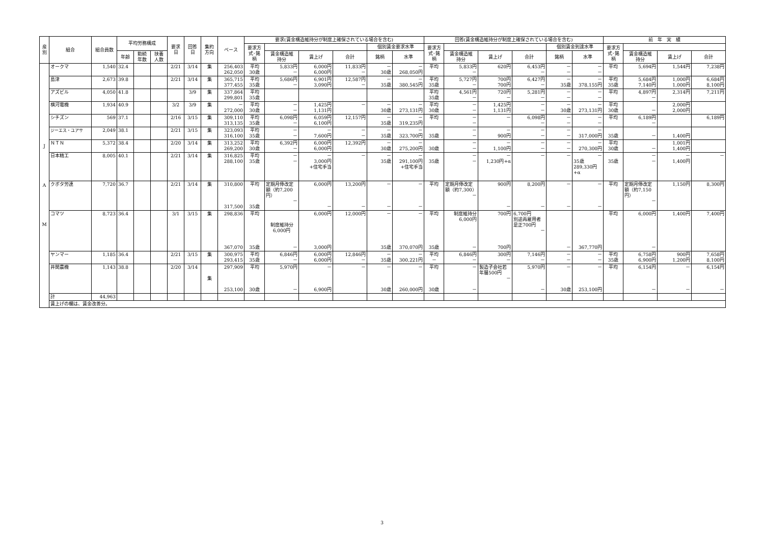| 産 別 | 組合 | 組合員数 | 平均労務構成 | | | 要求 日 | 回答 日 | 集約 方向 | ベース | 要求(賃金構造維持分が制度上確保されている場合を含む) | | | | | | 回答(賃金構造維持分が制度上確保されている場合を含む) | | | | | | 前 年 実 績 | | | |
| --- | --- | --- | --- | --- | --- | --- | --- | --- | --- | --- | --- | --- | --- | --- | --- | --- | --- | --- | --- | --- | --- | --- | --- | --- | --- |
| | | | | | | | | | | 要求方 式･銘 柄 | | | | 個別賃金要求水準 | | 要求方 式･銘 柄 | | | | 個別賃金到達水準 | | 要求方 式･銘 柄 | | | |
| | | | 年齢 | 勤続 年数 | 扶養 人数 | | | | | | 賃金構造維 持分 | 賃上げ | 合計 | 銘柄 | 水準 | | 賃金構造維 持分 | 賃上げ | 合計 | 銘柄 | 水準 | | 賃金構造維 持分 | 賃上げ | 合計 |
| J A M | オークマ | 1,540 | 32.4 | | | 2/21 | 3/14 | 集 | 256,403 262,050 | 平均 30歳 | 5,833円 － | 6,000円 6,000円 | 11,833円 － | － 30歳 | － 268,050円 | 平均 | 5,833円 － | 620円 | 6,453円 － | － － | － － | 平均 | 5,694円 | 1,544円 | 7,238円 |
| | 島津 | 2,673 | 39.8 | | | 2/21 | 3/14 | 集 | 365,715 377,455 | 平均 35歳 | 5,686円 － | 6,901円 3,090円 | 12,587円 － | － 35歳 | － 380,545円 | 平均 35歳 | 5,727円 － | 700円 700円 | 6,427円 － | － 35歳 | － 378,155円 | 平均 35歳 | 5,684円 7,140円 | 1,000円 1,000円 | 6,684円 8,100円 |
| | アズビル | 4,050 | 41.8 | | | | 3/9 | 集 | 337,864 299,801 | 平均 35歳 | | | | | | 平均 35歳 | 4,561円 － | 720円 － | 5,281円 － | － － | － － | 平均 | 4,897円 － | 2,314円 | 7,211円 |
| | 横河電機 | 1,934 | 40.9 | | | 3/2 | 3/9 | 集 | － 272,000 | 平均 30歳 | － － | 1,425円 1,131円 | － | － 30歳 | － 273,131円 | 平均 30歳 | － － | 1,425円 1,131円 | － － | － 30歳 | － 273,131円 | 平均 30歳 | － | 2,000円 2,000円 | |
| | シチズン | 569 | 37.1 | | | 2/16 | 3/15 | 集 | 309,110 313,135 | 平均 35歳 | 6,098円 － | 6,059円 6,100円 | 12,157円 | － 35歳 | － 319,235円 | 平均 | － － | － | 6,098円 － | － － | － － | 平均 | 6,189円 － | | 6,189円 |
| | ジーエス・ユアサ | 2,049 | 38.1 | | | 2/21 | 3/15 | 集 | 323,093 316,100 | 平均 35歳 | － － | － 7,600円 | － － | － 35歳 | － 323,700円 | 35歳 | － － | － 900円 | － － | － － | － 317,000円 | 35歳 | － | 1,400円 | |
| | ＮＴＮ | 5,372 | 38.4 | | | 2/20 | 3/14 | 集 | 313,252 269,200 | 平均 30歳 | 6,392円 － | 6,000円 6,000円 | 12,392円 | － 30歳 | － 275,200円 | 30歳 | － － | － 1,100円 | － － | － － | － 270,300円 | 平均 30歳 | － | 1,001円 1,400円 | |
| | 日本精工 | 8,005 | 40.1 | | | 2/21 | 3/14 | 集 | 316,825 288,100 | 平均 35歳 | － － | － 3,000円 +住宅手当 | － | － 35歳 | － 291,100円 +住宅手当 | 35歳 | － － | － 1,230円+α | － | － | － 35歳 289,330円 +α | 35歳 | － － | － 1,400円 | － |
| | クボタ労連 | 7,720 | 36.7 | | | 2/21 | 3/14 | 集 | 310,800 317,500 | 平均 35歳 | 定期月俸改定額（約7,200円） － | 6,000円 － | 13,200円 － | － － | － － | 平均 | 定期月俸改定額（約7,300） － | 900円 － | 8,200円 － | － － | － － | 平均 | 定期月俸改定額（約7,150円） － | 1,150円 | 8,300円 |
| | コマツ | 8,723 | 36.4 | | | 3/1 | 3/15 | 集 | 298,836 367,070 | 平均 35歳 | 制度維持分 6,000円 － | 6,000円 3,000円 | 12,000円 | － 35歳 | － 370,070円 | 平均 35歳 | 制度維持分 6,000円 － | 700円 700円 | 6,700円 別途再雇用者是正700円 － | － | 367,770円 | 平均 | 6,000円 － | 1,400円 | 7,400円 |
| | ヤンマー | 1,185 | 36.4 | | | 2/21 | 3/15 | 集 | 300,975 293,415 | 平均 35歳 | 6,846円 － | 6,000円 6,000円 | 12,846円 － | － 35歳 | － 300,221円 | 平均 － | 6,846円 － | 300円 － | 7,146円 － | － － | － － | 平均 35歳 | 6,758円 6,900円 | 900円 1,200円 | 7,658円 8,100円 |
| | 井関農機 | 1,143 | 38.8 | | | 2/20 | 3/14 | 集 | 297,909 253,100 | 平均 30歳 | 5,970円 － | － 6,900円 | － | － 30歳 | － 260,000円 | 平均 30歳 | － － | 製造子会社若年層500円 － | 5,970円 － | － 30歳 | － 253,100円 | 平均 | 6,154円 － | － － | 6,154円 － |
| | 計 | 44,963 | | | | | | | | | | | | | | | | | | | | | | | |
| | 賃上げの欄は、賃金改善分。 | | | | | | | | | | | | | | | | | | | | | | | | |
3